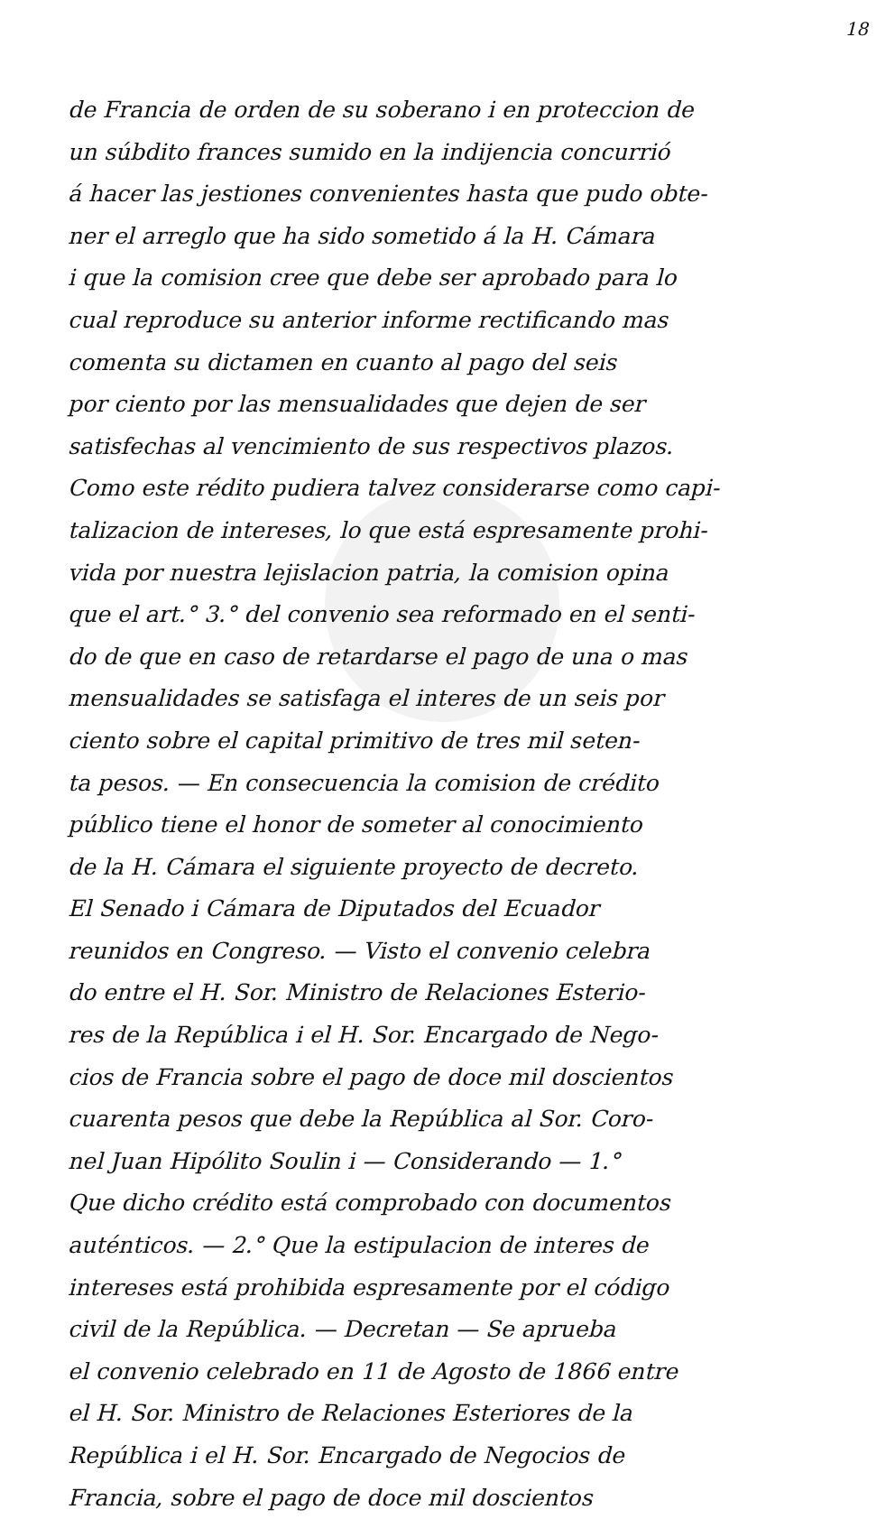18
de Francia de orden de su soberano i en proteccion de
un súbdito frances sumido en la indijencia concurrió
á hacer las jestiones convenientes hasta que pudo obte-
ner el arreglo que ha sido sometido á la H. Cámara
i que la comision cree que debe ser aprobado para lo
cual reproduce su anterior informe rectificando mas
comenta su dictamen en cuanto al pago del seis
por ciento por las mensualidades que dejen de ser
satisfechas al vencimiento de sus respectivos plazos.
Como este rédito pudiera talvez considerarse como capi-
talizacion de intereses, lo que está espresamente prohi-
vida por nuestra lejislacion patria, la comision opina
que el art.° 3.° del convenio sea reformado en el senti-
do de que en caso de retardarse el pago de una o mas
mensualidades se satisfaga el interes de un seis por
ciento sobre el capital primitivo de tres mil seten-
ta pesos. — En consecuencia la comision de crédito
público tiene el honor de someter al conocimiento
de la H. Cámara el siguiente proyecto de decreto.
El Senado i Cámara de Diputados del Ecuador
reunidos en Congreso. — Visto el convenio celebra
do entre el H. Sor. Ministro de Relaciones Esterio-
res de la República i el H. Sor. Encargado de Nego-
cios de Francia sobre el pago de doce mil doscientos
cuarenta pesos que debe la República al Sor. Coro-
nel Juan Hipólito Soulin i — Considerando — 1.°
Que dicho crédito está comprobado con documentos
auténticos. — 2.° Que la estipulacion de interes de
intereses está prohibida espresamente por el código
civil de la República. — Decretan — Se aprueba
el convenio celebrado en 11 de Agosto de 1866 entre
el H. Sor. Ministro de Relaciones Esteriores de la
República i el H. Sor. Encargado de Negocios de
Francia, sobre el pago de doce mil doscientos